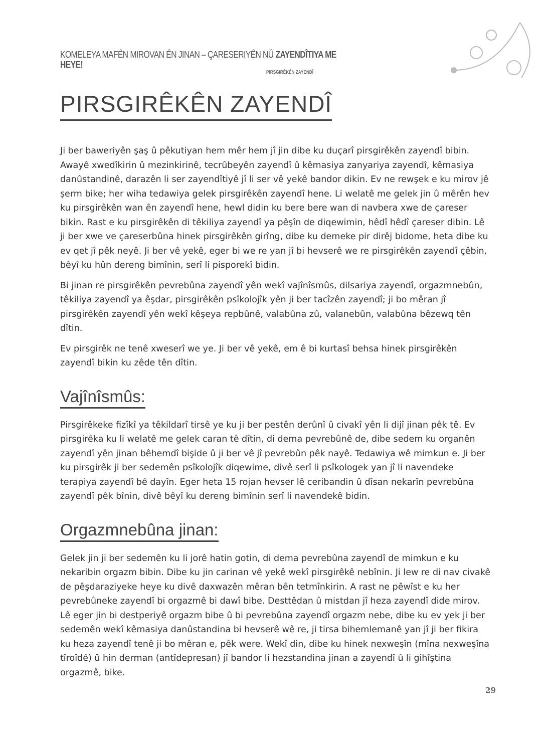KOMELEYA MAFÊN MIROVAN ÊN JINAN – ÇARESERIYÊN NÛ ZAYENDÎTIYA ME HEYE!
PIRSGIRÊKÊN ZAYENDÎ
PIRSGIRÊKÊN ZAYENDÎ
Ji ber baweriyên şaş û pêkutiyan hem mêr hem jî jin dibe ku duçarî pirsgirêkên zayendî bibin. Awayê xwedîkirin û mezinkirinê, tecrûbeyên zayendî û kêmasiya zanyariya zayendî, kêmasiya danûstandinê, darazên li ser zayendîtiyê jî li ser vê yekê bandor dikin. Ev ne rewşek e ku mirov jê şerm bike; her wiha tedawiya gelek pirsgirêkên zayendî hene. Li welatê me gelek jin û mêrên hev ku pirsgirêkên wan ên zayendî hene, hewl didin ku bere bere wan di navbera xwe de çareser bikin. Rast e ku pirsgirêkên di têkiliya zayendî ya pêşîn de diqewimin, hêdî hêdî çareser dibin. Lê ji ber xwe ve çareserbûna hinek pirsgirêkên girîng, dibe ku demeke pir dirêj bidome, heta dibe ku ev qet jî pêk neyê. Ji ber vê yekê, eger bi we re yan jî bi hevserê we re pirsgirêkên zayendî çêbin, bêyî ku hûn dereng bimînin, serî li pisporekî bidin.
Bi jinan re pirsgirêkên pevrebûna zayendî yên wekî vajînîsmûs, dilsariya zayendî, orgazmnebûn, têkiliya zayendî ya êşdar, pirsgirêkên psîkolojîk yên ji ber tacîzên zayendî; ji bo mêran jî pirsgirêkên zayendî yên wekî kêşeya repbûnê, valabûna zû, valanebûn, valabûna bêzewq tên dîtin.
Ev pirsgirêk ne tenê xweserî we ye. Ji ber vê yekê, em ê bi kurtasî behsa hinek pirsgirêkên zayendî bikin ku zêde tên dîtin.
Vajînîsmûs:
Pirsgirêkeke fizîkî ya têkildarî tirsê ye ku ji ber pestên derûnî û civakî yên li dijî jinan pêk tê. Ev pirsgirêka ku li welatê me gelek caran tê dîtin, di dema pevrebûnê de, dibe sedem ku organên zayendî yên jinan bêhemdî bişide û ji ber vê jî pevrebûn pêk nayê. Tedawiya wê mimkun e. Ji ber ku pirsgirêk ji ber sedemên psîkolojîk diqewime, divê serî li psîkologek yan jî li navendeke terapiya zayendî bê dayîn. Eger heta 15 rojan hevser lê ceribandin û dîsan nekarîn pevrebûna zayendî pêk bînin, divê bêyî ku dereng bimînin serî li navendekê bidin.
Orgazmnebûna jinan:
Gelek jin ji ber sedemên ku li jorê hatin gotin, di dema pevrebûna zayendî de mimkun e ku nekaribin orgazm bibin. Dibe ku jin carinan vê yekê wekî pirsgirêkê nebînin. Ji lew re di nav civakê de pêşdaraziyeke heye ku divê daxwazên mêran bên tetmînkirin. A rast ne pêwîst e ku her pevrebûneke zayendî bi orgazmê bi dawî bibe. Desttêdan û mistdan jî heza zayendî dide mirov. Lê eger jin bi destperiyê orgazm bibe û bi pevrebûna zayendî orgazm nebe, dibe ku ev yek ji ber sedemên wekî kêmasiya danûstandina bi hevserê wê re, ji tirsa bihemlemanê yan jî ji ber fikira ku heza zayendî tenê ji bo mêran e, pêk were. Wekî din, dibe ku hinek nexweşîn (mîna nexweşîna tîroîdê) û hin derman (antîdepresan) jî bandor li hezstandina jinan a zayendî û li gihîştina orgazmê, bike.
29